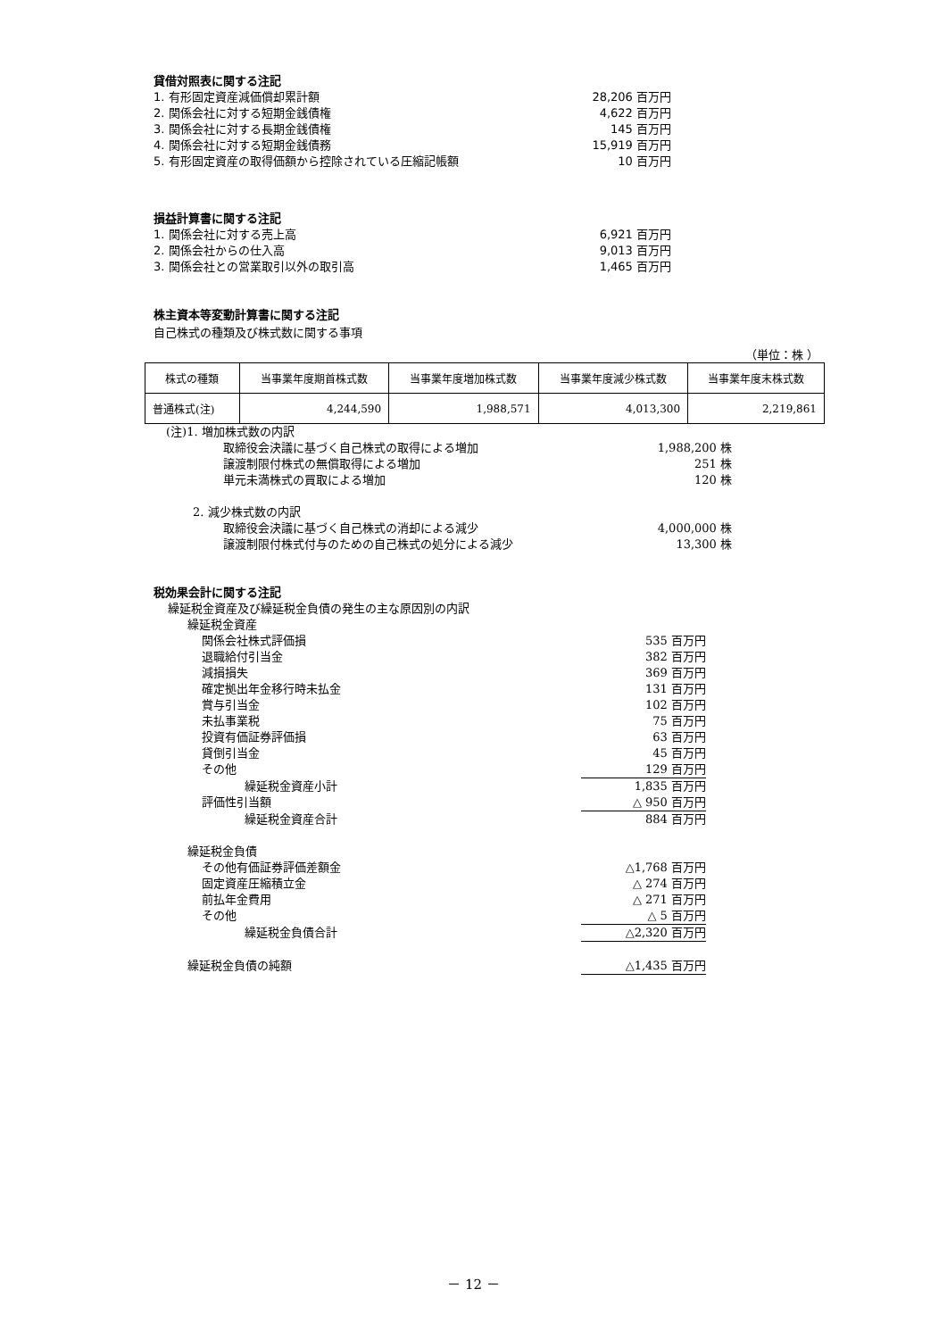貸借対照表に関する注記
1. 有形固定資産減価償却累計額 28,206 百万円
2. 関係会社に対する短期金銭債権 4,622 百万円
3. 関係会社に対する長期金銭債権 145 百万円
4. 関係会社に対する短期金銭債務 15,919 百万円
5. 有形固定資産の取得価額から控除されている圧縮記帳額 10 百万円
損益計算書に関する注記
1. 関係会社に対する売上高 6,921 百万円
2. 関係会社からの仕入高 9,013 百万円
3. 関係会社との営業取引以外の取引高 1,465 百万円
株主資本等変動計算書に関する注記
自己株式の種類及び株式数に関する事項
（単位：株 ）
| 株式の種類 | 当事業年度期首株式数 | 当事業年度増加株式数 | 当事業年度減少株式数 | 当事業年度末株式数 |
| --- | --- | --- | --- | --- |
| 普通株式(注) | 4,244,590 | 1,988,571 | 4,013,300 | 2,219,861 |
(注)1. 増加株式数の内訳
取締役会決議に基づく自己株式の取得による増加 1,988,200 株
譲渡制限付株式の無償取得による増加 251 株
単元未満株式の買取による増加 120 株
2. 減少株式数の内訳
取締役会決議に基づく自己株式の消却による減少 4,000,000 株
譲渡制限付株式付与のための自己株式の処分による減少 13,300 株
税効果会計に関する注記
繰延税金資産及び繰延税金負債の発生の主な原因別の内訳
繰延税金資産
関係会社株式評価損 535 百万円
退職給付引当金 382 百万円
減損損失 369 百万円
確定拠出年金移行時未払金 131 百万円
賞与引当金 102 百万円
未払事業税 75 百万円
投資有価証券評価損 63 百万円
貸倒引当金 45 百万円
その他 129 百万円
繰延税金資産小計 1,835 百万円
評価性引当額 △ 950 百万円
繰延税金資産合計 884 百万円
繰延税金負債
その他有価証券評価差額金 △1,768 百万円
固定資産圧縮積立金 △ 274 百万円
前払年金費用 △ 271 百万円
その他 △ 5 百万円
繰延税金負債合計 △2,320 百万円
繰延税金負債の純額 △1,435 百万円
－ 12 －